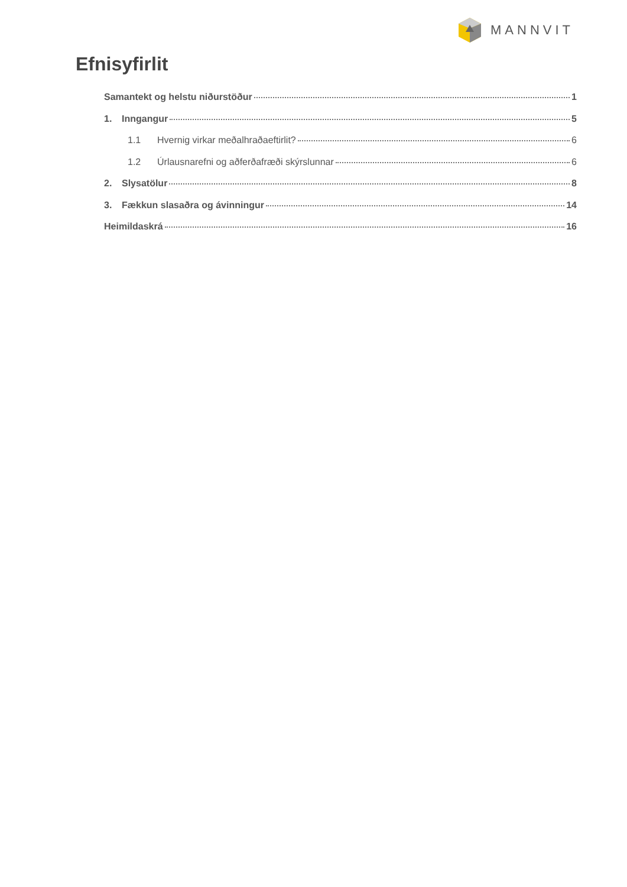MANNVIT
Efnisyfirlit
Samantekt og helstu niðurstöður 1
1. Inngangur 5
1.1 Hvernig virkar meðalhraðaeftirlit? 6
1.2 Úrlausnarefni og aðferðafræði skýrslunnar 6
2. Slysatölur 8
3. Fækkun slasaðra og ávinningur 14
Heimildaskrá 16